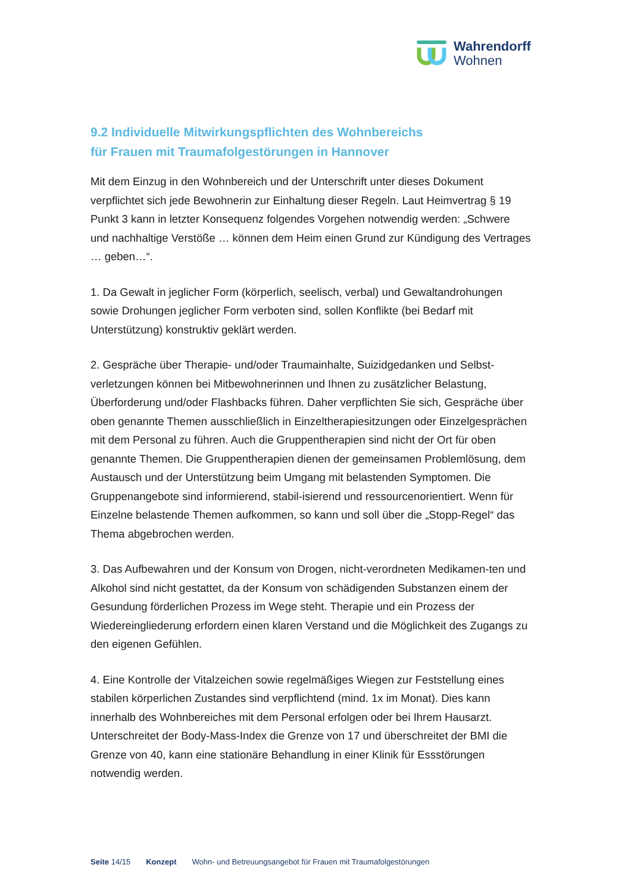Wahrendorff
Wohnen
9.2 Individuelle Mitwirkungspflichten des Wohnbereichs
für Frauen mit Traumafolgestörungen in Hannover
Mit dem Einzug in den Wohnbereich und der Unterschrift unter dieses Dokument verpflichtet sich jede Bewohnerin zur Einhaltung dieser Regeln. Laut Heimvertrag § 19 Punkt 3 kann in letzter Konsequenz folgendes Vorgehen notwendig werden: „Schwere und nachhaltige Verstöße … können dem Heim einen Grund zur Kündigung des Vertrages … geben…“.
1. Da Gewalt in jeglicher Form (körperlich, seelisch, verbal) und Gewaltandrohungen sowie Drohungen jeglicher Form verboten sind, sollen Konflikte (bei Bedarf mit Unterstützung) konstruktiv geklärt werden.
2. Gespräche über Therapie- und/oder Traumainhalte, Suizidgedanken und Selbst-verletzungen können bei Mitbewohnerinnen und Ihnen zu zusätzlicher Belastung, Überforderung und/oder Flashbacks führen. Daher verpflichten Sie sich, Gespräche über oben genannte Themen ausschließlich in Einzeltherapiesitzungen oder Einzelgesprächen mit dem Personal zu führen. Auch die Gruppentherapien sind nicht der Ort für oben genannte Themen. Die Gruppentherapien dienen der gemeinsamen Problemlösung, dem Austausch und der Unterstützung beim Umgang mit belastenden Symptomen. Die Gruppenangebote sind informierend, stabil-isierend und ressourcenorientiert. Wenn für Einzelne belastende Themen aufkommen, so kann und soll über die „Stopp-Regel“ das Thema abgebrochen werden.
3. Das Aufbewahren und der Konsum von Drogen, nicht-verordneten Medikamen-ten und Alkohol sind nicht gestattet, da der Konsum von schädigenden Substanzen einem der Gesundung förderlichen Prozess im Wege steht. Therapie und ein Prozess der Wiedereingliederung erfordern einen klaren Verstand und die Möglichkeit des Zugangs zu den eigenen Gefühlen.
4. Eine Kontrolle der Vitalzeichen sowie regelmäßiges Wiegen zur Feststellung eines stabilen körperlichen Zustandes sind verpflichtend (mind. 1x im Monat). Dies kann innerhalb des Wohnbereiches mit dem Personal erfolgen oder bei Ihrem Hausarzt. Unterschreitet der Body-Mass-Index die Grenze von 17 und überschreitet der BMI die Grenze von 40, kann eine stationäre Behandlung in einer Klinik für Essstörungen notwendig werden.
Seite 14/15 Konzept Wohn- und Betreuungsangebot für Frauen mit Traumafolgestörungen